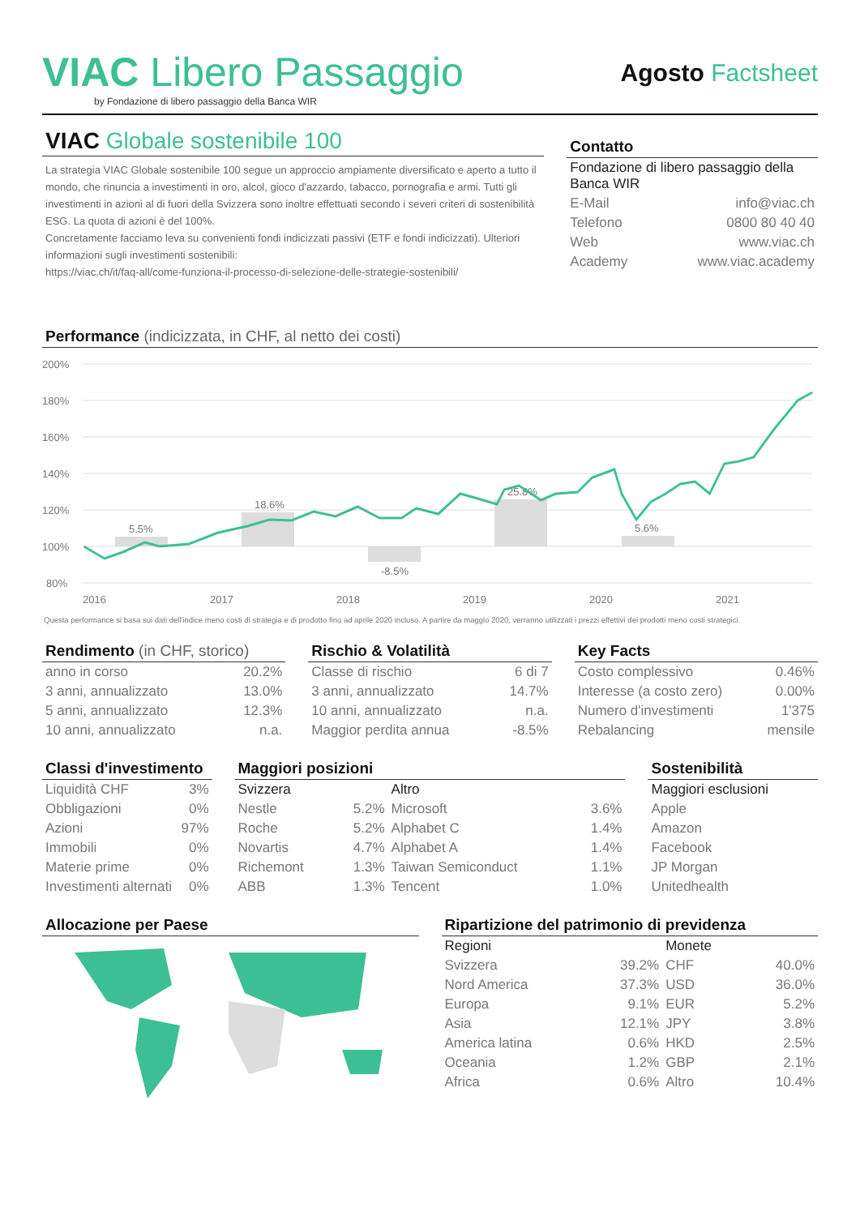VIAC Libero Passaggio
by Fondazione di libero passaggio della Banca WIR
Agosto Factsheet
VIAC Globale sostenibile 100
La strategia VIAC Globale sostenibile 100 segue un approccio ampiamente diversificato e aperto a tutto il mondo, che rinuncia a investimenti in oro, alcol, gioco d'azzardo, tabacco, pornografia e armi. Tutti gli investimenti in azioni al di fuori della Svizzera sono inoltre effettuati secondo i severi criteri di sostenibilità ESG. La quota di azioni è del 100%.
Concretamente facciamo leva su convenienti fondi indicizzati passivi (ETF e fondi indicizzati). Ulteriori informazioni sugli investimenti sostenibili:
https://viac.ch/it/faq-all/come-funziona-il-processo-di-selezione-delle-strategie-sostenibili/
Contatto
| Fondazione di libero passaggio della Banca WIR | |
| E-Mail | info@viac.ch |
| Telefono | 0800 80 40 40 |
| Web | www.viac.ch |
| Academy | www.viac.academy |
Performance (indicizzata, in CHF, al netto dei costi)
200%
180%
160%
140%
120%
100%
80%
5.5%
18.6%
-8.5%
25.8%
5.6%
2016
2017
2018
2019
2020
2021
Questa performance si basa sui dati dell'indice meno costi di strategia e di prodotto fino ad aprile 2020 incluso. A partire da maggio 2020, verranno utilizzati i prezzi effettivi dei prodotti meno costi strategici.
Rendimento (in CHF, storico)
| anno in corso | 20.2% |
| 3 anni, annualizzato | 13.0% |
| 5 anni, annualizzato | 12.3% |
| 10 anni, annualizzato | n.a. |
Rischio & Volatilità
| Classe di rischio | 6 di 7 |
| 3 anni, annualizzato | 14.7% |
| 10 anni, annualizzato | n.a. |
| Maggior perdita annua | -8.5% |
Key Facts
| Costo complessivo | 0.46% |
| Interesse (a costo zero) | 0.00% |
| Numero d'investimenti | 1'375 |
| Rebalancing | mensile |
Classi d'investimento
| Liquidità CHF | 3% |
| Obbligazioni | 0% |
| Azioni | 97% |
| Immobili | 0% |
| Materie prime | 0% |
| Investimenti alternati | 0% |
Maggiori posizioni
| Svizzera | | Altro | |
| Nestle | 5.2% | Microsoft | 3.6% |
| Roche | 5.2% | Alphabet C | 1.4% |
| Novartis | 4.7% | Alphabet A | 1.4% |
| Richemont | 1.3% | Taiwan Semiconduct | 1.1% |
| ABB | 1.3% | Tencent | 1.0% |
Sostenibilità
| Maggiori esclusioni |
| Apple |
| Amazon |
| Facebook |
| JP Morgan |
| Unitedhealth |
Allocazione per Paese Ripartizione del patrimonio di previdenza
| Regioni | | Monete | |
| Svizzera | 39.2% | CHF | 40.0% |
| Nord America | 37.3% | USD | 36.0% |
| Europa | 9.1% | EUR | 5.2% |
| Asia | 12.1% | JPY | 3.8% |
| America latina | 0.6% | HKD | 2.5% |
| Oceania | 1.2% | GBP | 2.1% |
| Africa | 0.6% | Altro | 10.4% |